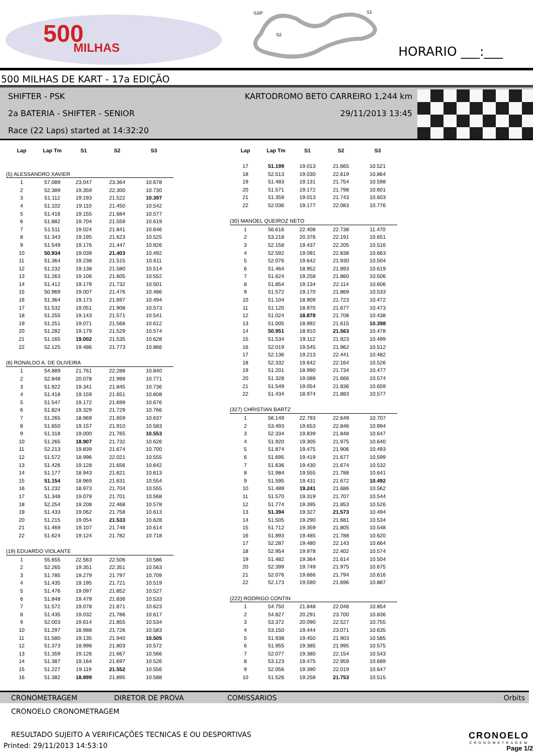500
MILHAS
S3/F
S2
S1
HORARIO ___:___
500 MILHAS DE KART - 17a EDIÇÃO
SHIFTER - PSK KARTODROMO BETO CARREIRO 1,244 km
2a BATERIA - SHIFTER - SENIOR 29/11/2013 13:45
Race (22 Laps) started at 14:32:20
| Lap | Lap Tm | S1 | S2 | S3 |
| --- | --- | --- | --- | --- |
| (5) ALESSANDRO XAVIER | | | | |
| 1 | 57.089 | 23.047 | 23.364 | 10.678 |
| 2 | 52.389 | 19.359 | 22.300 | 10.730 |
| 3 | 51.112 | 19.193 | 21.522 | 10.397 |
| 4 | 51.102 | 19.110 | 21.450 | 10.542 |
| 5 | 51.416 | 19.155 | 21.684 | 10.577 |
| 6 | 51.882 | 19.704 | 21.559 | 10.619 |
| 7 | 51.511 | 19.024 | 21.841 | 10.646 |
| 8 | 51.343 | 19.195 | 21.623 | 10.525 |
| 9 | 51.549 | 19.176 | 21.447 | 10.926 |
| 10 | 50.934 | 19.039 | 21.403 | 10.492 |
| 11 | 51.364 | 19.238 | 21.515 | 10.611 |
| 12 | 51.232 | 19.138 | 21.580 | 10.514 |
| 13 | 51.263 | 19.106 | 21.605 | 10.552 |
| 14 | 51.412 | 19.179 | 21.732 | 10.501 |
| 15 | 50.969 | 19.007 | 21.476 | 10.486 |
| 16 | 51.364 | 19.173 | 21.697 | 10.494 |
| 17 | 51.532 | 19.051 | 21.908 | 10.573 |
| 18 | 51.255 | 19.143 | 21.571 | 10.541 |
| 19 | 51.251 | 19.071 | 21.568 | 10.612 |
| 20 | 51.282 | 19.179 | 21.529 | 10.574 |
| 21 | 51.165 | 19.002 | 21.535 | 10.628 |
| 22 | 52.125 | 19.486 | 21.773 | 10.866 |
| (6) RONALDO A. DE OLIVEIRA | | | | |
| 1 | 54.889 | 21.761 | 22.288 | 10.840 |
| 2 | 52.848 | 20.078 | 21.999 | 10.771 |
| 3 | 51.922 | 19.341 | 21.845 | 10.736 |
| 4 | 51.418 | 19.159 | 21.651 | 10.608 |
| 5 | 51.547 | 19.172 | 21.699 | 10.676 |
| 6 | 51.824 | 19.329 | 21.729 | 10.766 |
| 7 | 51.265 | 18.969 | 21.659 | 10.637 |
| 8 | 51.650 | 19.157 | 21.910 | 10.583 |
| 9 | 51.318 | 19.000 | 21.765 | 10.553 |
| 10 | 51.265 | 18.907 | 21.732 | 10.626 |
| 11 | 52.213 | 19.839 | 21.674 | 10.700 |
| 12 | 51.572 | 18.996 | 22.021 | 10.555 |
| 13 | 51.426 | 19.128 | 21.656 | 10.642 |
| 14 | 51.177 | 18.943 | 21.621 | 10.613 |
| 15 | 51.154 | 18.969 | 21.631 | 10.554 |
| 16 | 51.232 | 18.973 | 21.704 | 10.555 |
| 17 | 51.348 | 19.079 | 21.701 | 10.568 |
| 18 | 52.254 | 19.208 | 22.468 | 10.578 |
| 19 | 51.433 | 19.062 | 21.758 | 10.613 |
| 20 | 51.215 | 19.054 | 21.533 | 10.628 |
| 21 | 51.469 | 19.107 | 21.748 | 10.614 |
| 22 | 51.624 | 19.124 | 21.782 | 10.718 |
| (19) EDUARDO VIOLANTE | | | | |
| 1 | 55.655 | 22.563 | 22.506 | 10.586 |
| 2 | 52.265 | 19.351 | 22.351 | 10.563 |
| 3 | 51.785 | 19.279 | 21.797 | 10.709 |
| 4 | 51.435 | 19.195 | 21.721 | 10.519 |
| 5 | 51.476 | 19.097 | 21.852 | 10.527 |
| 6 | 51.848 | 19.479 | 21.836 | 10.533 |
| 7 | 51.572 | 19.078 | 21.871 | 10.623 |
| 8 | 51.435 | 19.032 | 21.786 | 10.617 |
| 9 | 52.003 | 19.614 | 21.855 | 10.534 |
| 10 | 51.297 | 18.988 | 21.726 | 10.583 |
| 11 | 51.580 | 19.135 | 21.940 | 10.505 |
| 12 | 51.373 | 18.998 | 21.803 | 10.572 |
| 13 | 51.359 | 19.126 | 21.667 | 10.566 |
| 14 | 51.387 | 19.164 | 21.697 | 10.526 |
| 15 | 51.227 | 19.119 | 21.552 | 10.556 |
| 16 | 51.382 | 18.899 | 21.895 | 10.588 |
| Lap | Lap Tm | S1 | S2 | S3 |
| --- | --- | --- | --- | --- |
| 17 | 51.199 | 19.013 | 21.665 | 10.521 |
| 18 | 52.513 | 19.030 | 22.619 | 10.864 |
| 19 | 51.483 | 19.131 | 21.754 | 10.598 |
| 20 | 51.571 | 19.172 | 21.798 | 10.601 |
| 21 | 51.359 | 19.013 | 21.743 | 10.603 |
| 22 | 52.036 | 19.177 | 22.083 | 10.776 |
| (30) MANOEL QUEIROZ NETO | | | | |
| 1 | 56.616 | 22.408 | 22.738 | 11.470 |
| 2 | 53.218 | 20.376 | 22.191 | 10.651 |
| 3 | 52.158 | 19.437 | 22.205 | 10.516 |
| 4 | 52.592 | 19.091 | 22.838 | 10.663 |
| 5 | 52.076 | 19.642 | 21.930 | 10.504 |
| 6 | 51.464 | 18.952 | 21.893 | 10.619 |
| 7 | 51.624 | 19.258 | 21.860 | 10.506 |
| 8 | 51.854 | 19.134 | 22.114 | 10.606 |
| 9 | 51.572 | 19.170 | 21.869 | 10.533 |
| 10 | 51.104 | 18.909 | 21.723 | 10.472 |
| 11 | 51.120 | 18.970 | 21.677 | 10.473 |
| 12 | 51.024 | 18.878 | 21.708 | 10.438 |
| 13 | 51.005 | 18.992 | 21.615 | 10.398 |
| 14 | 50.951 | 18.910 | 21.563 | 10.478 |
| 15 | 51.534 | 19.112 | 21.923 | 10.499 |
| 16 | 52.019 | 19.545 | 21.962 | 10.512 |
| 17 | 52.136 | 19.213 | 22.441 | 10.482 |
| 18 | 52.332 | 19.642 | 22.164 | 10.526 |
| 19 | 51.201 | 18.990 | 21.734 | 10.477 |
| 20 | 51.328 | 19.088 | 21.666 | 10.574 |
| 21 | 51.549 | 19.054 | 21.836 | 10.659 |
| 22 | 51.434 | 18.974 | 21.883 | 10.577 |
| (327) CHRISTIAN BARTZ | | | | |
| 1 | 56.149 | 22.793 | 22.649 | 10.707 |
| 2 | 53.493 | 19.653 | 22.846 | 10.994 |
| 3 | 52.334 | 19.839 | 21.848 | 10.647 |
| 4 | 51.920 | 19.305 | 21.975 | 10.640 |
| 5 | 51.874 | 19.475 | 21.906 | 10.493 |
| 6 | 51.695 | 19.419 | 21.677 | 10.599 |
| 7 | 51.636 | 19.430 | 21.674 | 10.532 |
| 8 | 51.984 | 19.555 | 21.788 | 10.641 |
| 9 | 51.595 | 19.431 | 21.672 | 10.492 |
| 10 | 51.489 | 19.241 | 21.686 | 10.562 |
| 11 | 51.570 | 19.319 | 21.707 | 10.544 |
| 12 | 51.774 | 19.395 | 21.853 | 10.526 |
| 13 | 51.394 | 19.327 | 21.573 | 10.494 |
| 14 | 51.505 | 19.290 | 21.681 | 10.534 |
| 15 | 51.712 | 19.359 | 21.805 | 10.548 |
| 16 | 51.893 | 19.485 | 21.788 | 10.620 |
| 17 | 52.287 | 19.480 | 22.143 | 10.664 |
| 18 | 52.954 | 19.978 | 22.402 | 10.574 |
| 19 | 51.482 | 19.364 | 21.614 | 10.504 |
| 20 | 52.399 | 19.749 | 21.975 | 10.675 |
| 21 | 52.076 | 19.666 | 21.794 | 10.616 |
| 22 | 52.173 | 19.590 | 21.696 | 10.887 |
| (222) RODRIGO CONTIN | | | | |
| 1 | 54.750 | 21.848 | 22.048 | 10.854 |
| 2 | 54.827 | 20.291 | 23.700 | 10.836 |
| 3 | 53.372 | 20.090 | 22.527 | 10.755 |
| 4 | 53.150 | 19.444 | 23.071 | 10.635 |
| 5 | 51.938 | 19.450 | 21.903 | 10.585 |
| 6 | 51.955 | 19.385 | 21.995 | 10.575 |
| 7 | 52.077 | 19.380 | 22.154 | 10.543 |
| 8 | 53.123 | 19.475 | 22.959 | 10.689 |
| 9 | 52.056 | 19.390 | 22.019 | 10.647 |
| 10 | 51.526 | 19.258 | 21.753 | 10.515 |
CRONOMETRAGEM DIRETOR DE PROVA COMISSARIOS Orbits
CRONOELO CRONOMETRAGEM
RESULTADO SUJEITO A VERIFICAÇÕES TECNICAS E OU DESPORTIVAS
Printed: 29/11/2013 14:53:10
CRONOELO
CRONOMETRAGEM
Page 1/2